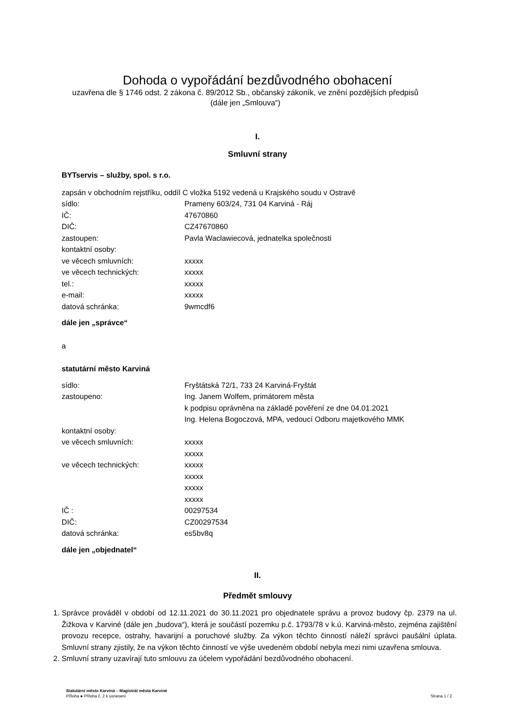Dohoda o vypořádání bezdůvodného obohacení
uzavřena dle § 1746 odst. 2 zákona č. 89/2012 Sb., občanský zákoník, ve znění pozdějších předpisů
(dále jen „Smlouva“)
I.
Smluvní strany
BYTservis – služby, spol. s r.o.
zapsán v obchodním rejstříku, oddíl C vložka 5192 vedená u Krajského soudu v Ostravě
| sídlo: | Prameny 603/24, 731 04 Karviná - Ráj |
| IČ: | 47670860 |
| DIČ: | CZ47670860 |
| zastoupen: | Pavla Waclawiecová, jednatelka společnosti |
| kontaktní osoby: | |
| ve věcech smluvních: | xxxxx |
| ve věcech technických: | xxxxx |
| tel.: | xxxxx |
| e-mail: | xxxxx |
| datová schránka: | 9wmcdf6 |
dále jen „správce“
a
statutární město Karviná
| sídlo: | Fryštátská 72/1, 733 24 Karviná-Fryštát |
| zastoupeno: | Ing. Janem Wolfem, primátorem města k podpisu oprávněna na základě pověření ze dne 04.01.2021 Ing. Helena Bogoczová, MPA, vedoucí Odboru majetkového MMK |
| kontaktní osoby: | |
| ve věcech smluvních: | xxxxx xxxxx |
| ve věcech technických: | xxxxx xxxxx xxxxx xxxxx |
| IČ : | 00297534 |
| DIČ: | CZ00297534 |
| datová schránka: | es5bv8q |
dále jen „objednatel“
II.
Předmět smlouvy
1. Správce prováděl v období od 12.11.2021 do 30.11.2021 pro objednatele správu a provoz budovy čp. 2379 na ul. Žižkova v Karviné (dále jen „budova“), která je součástí pozemku p.č. 1793/78 v k.ú. Karviná-město, zejména zajištění provozu recepce, ostrahy, havarijní a poruchové služby. Za výkon těchto činností náleží správci paušální úplata. Smluvní strany zjistily, že na výkon těchto činností ve výše uvedeném období nebyla mezi nimi uzavřena smlouva.
2. Smluvní strany uzavírají tuto smlouvu za účelem vypořádání bezdůvodného obohacení.
Statutární město Karviná – Magistrát města Karviné
Příloha ● Příloha č. 2 k usnesení Strana 1 / 2